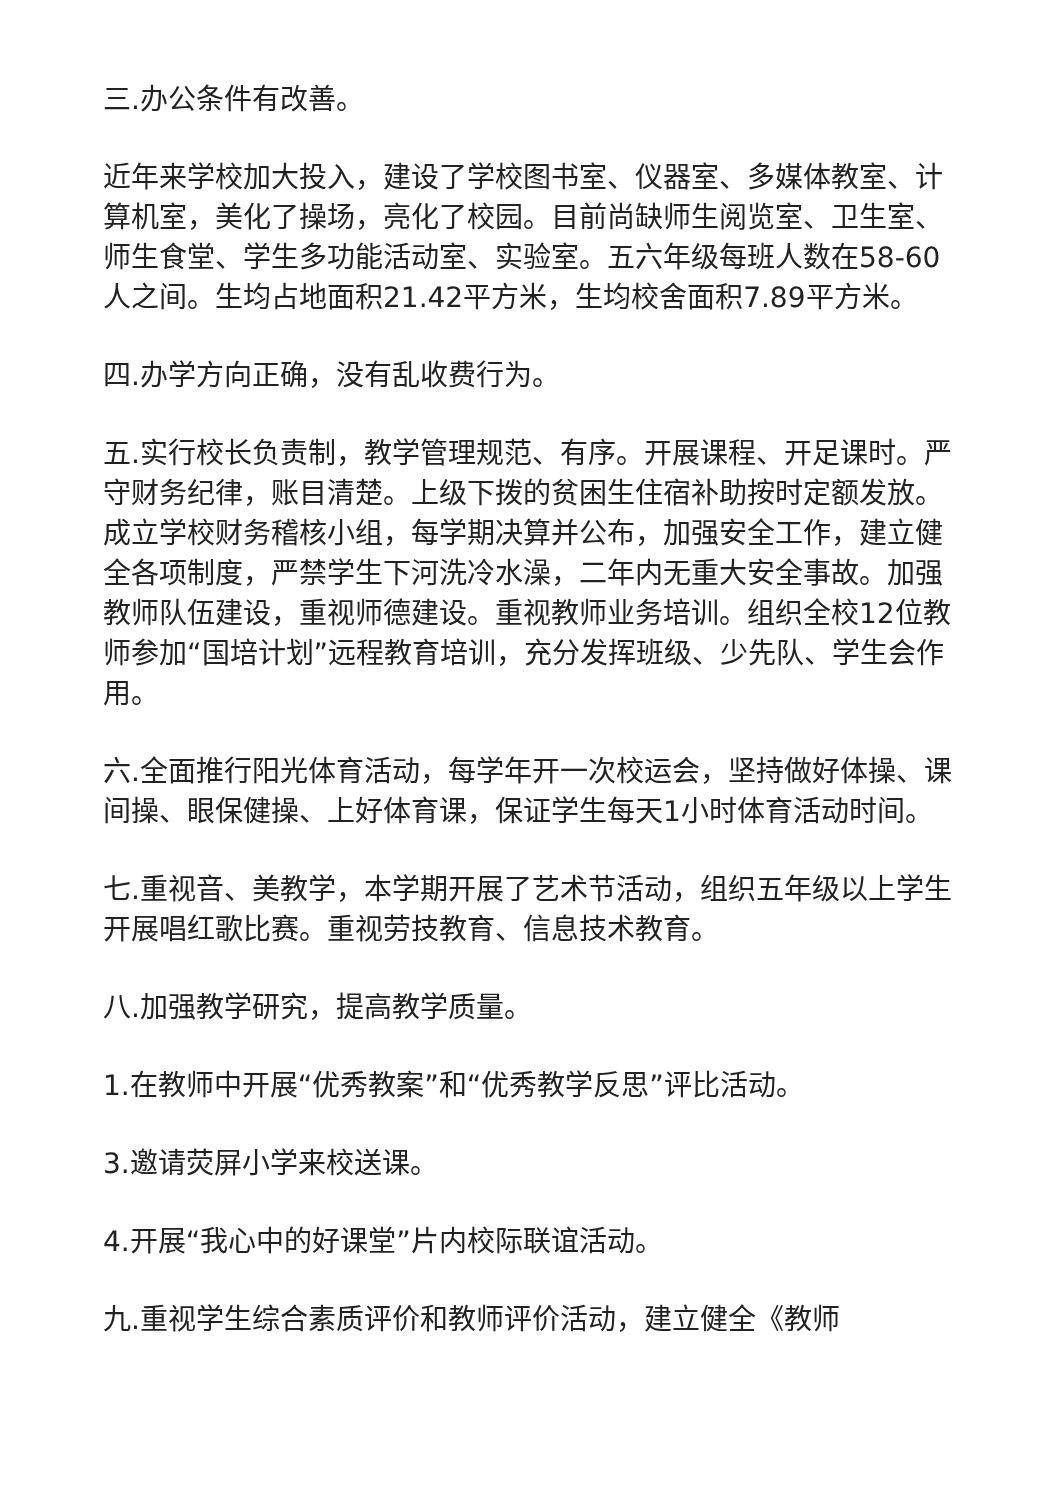三.办公条件有改善。
近年来学校加大投入，建设了学校图书室、仪器室、多媒体教室、计算机室，美化了操场，亮化了校园。目前尚缺师生阅览室、卫生室、师生食堂、学生多功能活动室、实验室。五六年级每班人数在58-60人之间。生均占地面积21.42平方米，生均校舍面积7.89平方米。
四.办学方向正确，没有乱收费行为。
五.实行校长负责制，教学管理规范、有序。开展课程、开足课时。严守财务纪律，账目清楚。上级下拨的贫困生住宿补助按时定额发放。成立学校财务稽核小组，每学期决算并公布，加强安全工作，建立健全各项制度，严禁学生下河洗冷水澡，二年内无重大安全事故。加强教师队伍建设，重视师德建设。重视教师业务培训。组织全校12位教师参加“国培计划”远程教育培训，充分发挥班级、少先队、学生会作用。
六.全面推行阳光体育活动，每学年开一次校运会，坚持做好体操、课间操、眼保健操、上好体育课，保证学生每天1小时体育活动时间。
七.重视音、美教学，本学期开展了艺术节活动，组织五年级以上学生开展唱红歌比赛。重视劳技教育、信息技术教育。
八.加强教学研究，提高教学质量。
1.在教师中开展“优秀教案”和“优秀教学反思”评比活动。
3.邀请荧屏小学来校送课。
4.开展“我心中的好课堂”片内校际联谊活动。
九.重视学生综合素质评价和教师评价活动，建立健全《教师